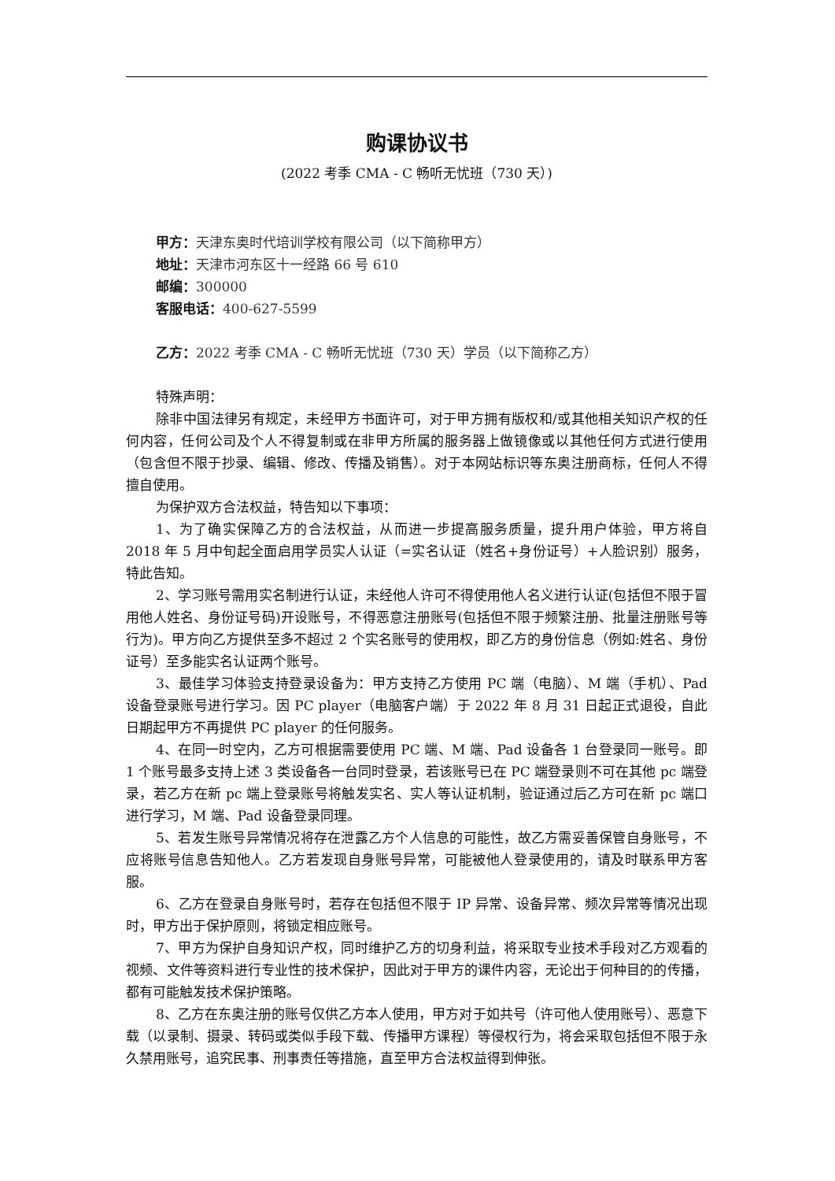购课协议书
(2022 考季 CMA - C 畅听无忧班（730 天）)
甲方：天津东奥时代培训学校有限公司（以下简称甲方）
地址：天津市河东区十一经路 66 号 610
邮编：300000
客服电话：400-627-5599
乙方：2022 考季 CMA - C 畅听无忧班（730 天）学员（以下简称乙方）
特殊声明：
除非中国法律另有规定，未经甲方书面许可，对于甲方拥有版权和/或其他相关知识产权的任何内容，任何公司及个人不得复制或在非甲方所属的服务器上做镜像或以其他任何方式进行使用（包含但不限于抄录、编辑、修改、传播及销售）。对于本网站标识等东奥注册商标，任何人不得擅自使用。
为保护双方合法权益，特告知以下事项：
1、为了确实保障乙方的合法权益，从而进一步提高服务质量，提升用户体验，甲方将自 2018 年 5 月中旬起全面启用学员实人认证（=实名认证（姓名+身份证号）+人脸识别）服务， 特此告知。
2、学习账号需用实名制进行认证，未经他人许可不得使用他人名义进行认证(包括但不限于冒用他人姓名、身份证号码)开设账号，不得恶意注册账号(包括但不限于频繁注册、批量注册账号等行为)。甲方向乙方提供至多不超过 2 个实名账号的使用权，即乙方的身份信息（例如:姓名、身份证号）至多能实名认证两个账号。
3、最佳学习体验支持登录设备为：甲方支持乙方使用 PC 端（电脑）、M 端（手机）、Pad 设备登录账号进行学习。因 PC player（电脑客户端）于 2022 年 8 月 31 日起正式退役，自此日期起甲方不再提供 PC player 的任何服务。
4、在同一时空内，乙方可根据需要使用 PC 端、M 端、Pad 设备各 1 台登录同一账号。即 1 个账号最多支持上述 3 类设备各一台同时登录，若该账号已在 PC 端登录则不可在其他 pc 端登录，若乙方在新 pc 端上登录账号将触发实名、实人等认证机制，验证通过后乙方可在新 pc 端口进行学习，M 端、Pad 设备登录同理。
5、若发生账号异常情况将存在泄露乙方个人信息的可能性，故乙方需妥善保管自身账号，不应将账号信息告知他人。乙方若发现自身账号异常，可能被他人登录使用的，请及时联系甲方客服。
6、乙方在登录自身账号时，若存在包括但不限于 IP 异常、设备异常、频次异常等情况出现时，甲方出于保护原则，将锁定相应账号。
7、甲方为保护自身知识产权，同时维护乙方的切身利益，将采取专业技术手段对乙方观看的视频、文件等资料进行专业性的技术保护，因此对于甲方的课件内容，无论出于何种目的的传播，都有可能触发技术保护策略。
8、乙方在东奥注册的账号仅供乙方本人使用，甲方对于如共号（许可他人使用账号）、恶意下载（以录制、摄录、转码或类似手段下载、传播甲方课程）等侵权行为，将会采取包括但不限于永久禁用账号，追究民事、刑事责任等措施，直至甲方合法权益得到伸张。